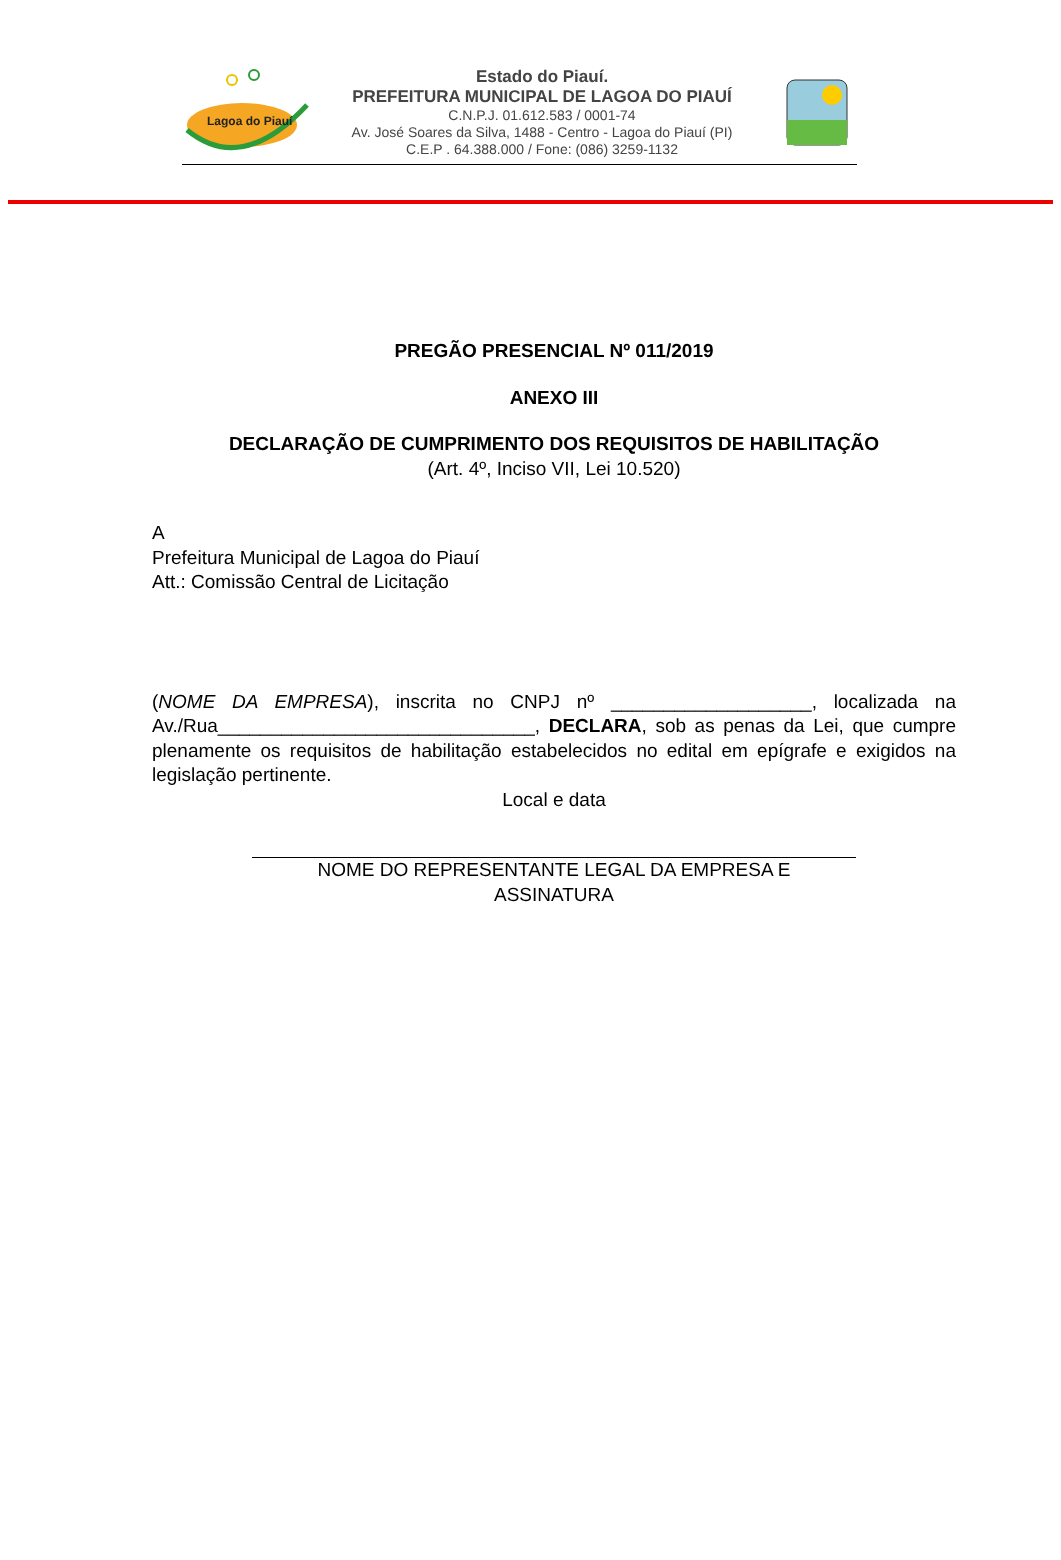Lagoa do Piauí
Estado do Piauí.
PREFEITURA MUNICIPAL DE LAGOA DO PIAUÍ
C.N.P.J. 01.612.583 / 0001-74
Av. José Soares da Silva, 1488 - Centro - Lagoa do Piauí (PI)
C.E.P . 64.388.000 / Fone: (086) 3259-1132
PREGÃO PRESENCIAL Nº 011/2019
ANEXO III
DECLARAÇÃO DE CUMPRIMENTO DOS REQUISITOS DE HABILITAÇÃO
(Art. 4º, Inciso VII, Lei 10.520)
A
Prefeitura Municipal de Lagoa do Piauí
Att.: Comissão Central de Licitação
(NOME DA EMPRESA), inscrita no CNPJ nº ___________________, localizada na Av./Rua______________________________, DECLARA, sob as penas da Lei, que cumpre plenamente os requisitos de habilitação estabelecidos no edital em epígrafe e exigidos na legislação pertinente.
Local e data
NOME DO REPRESENTANTE LEGAL DA EMPRESA E
ASSINATURA